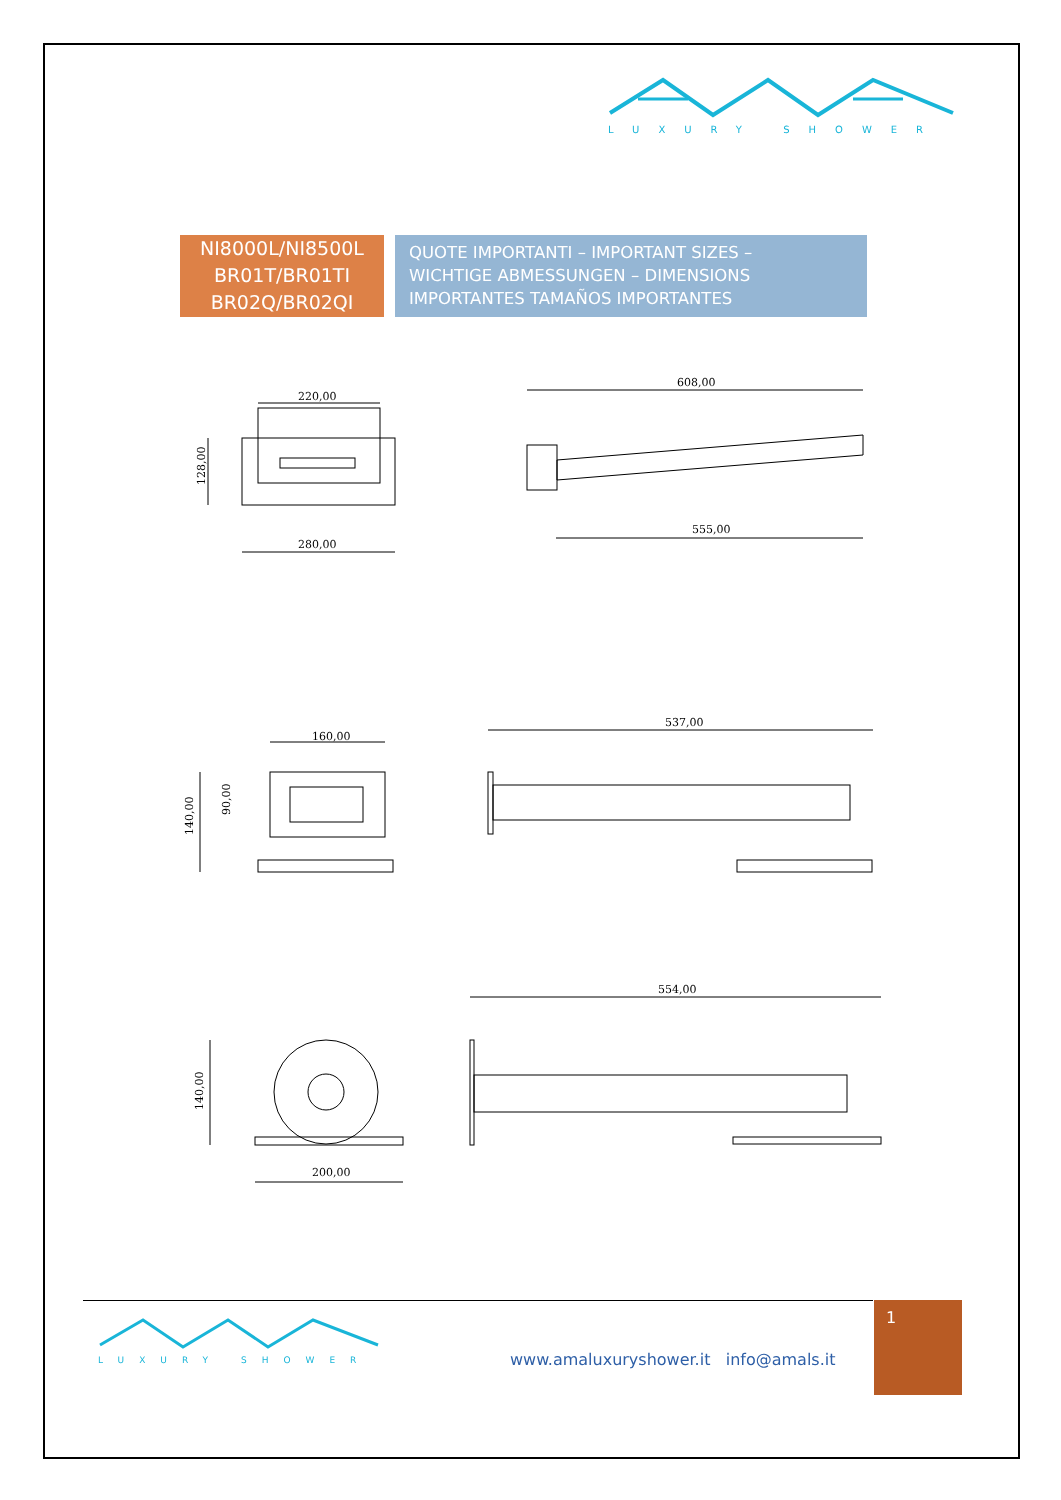LUXURY SHOWER
NI8000L/NI8500L
BR01T/BR01TI
BR02Q/BR02QI
QUOTE IMPORTANTI – IMPORTANT SIZES –
WICHTIGE ABMESSUNGEN – DIMENSIONS
IMPORTANTES TAMAÑOS IMPORTANTES
220,00
280,00
128,00
608,00
555,00
160,00
140,00
90,00
537,00
200,00
140,00
554,00
LUXURY SHOWER
www.amaluxuryshower.it info@amals.it
1